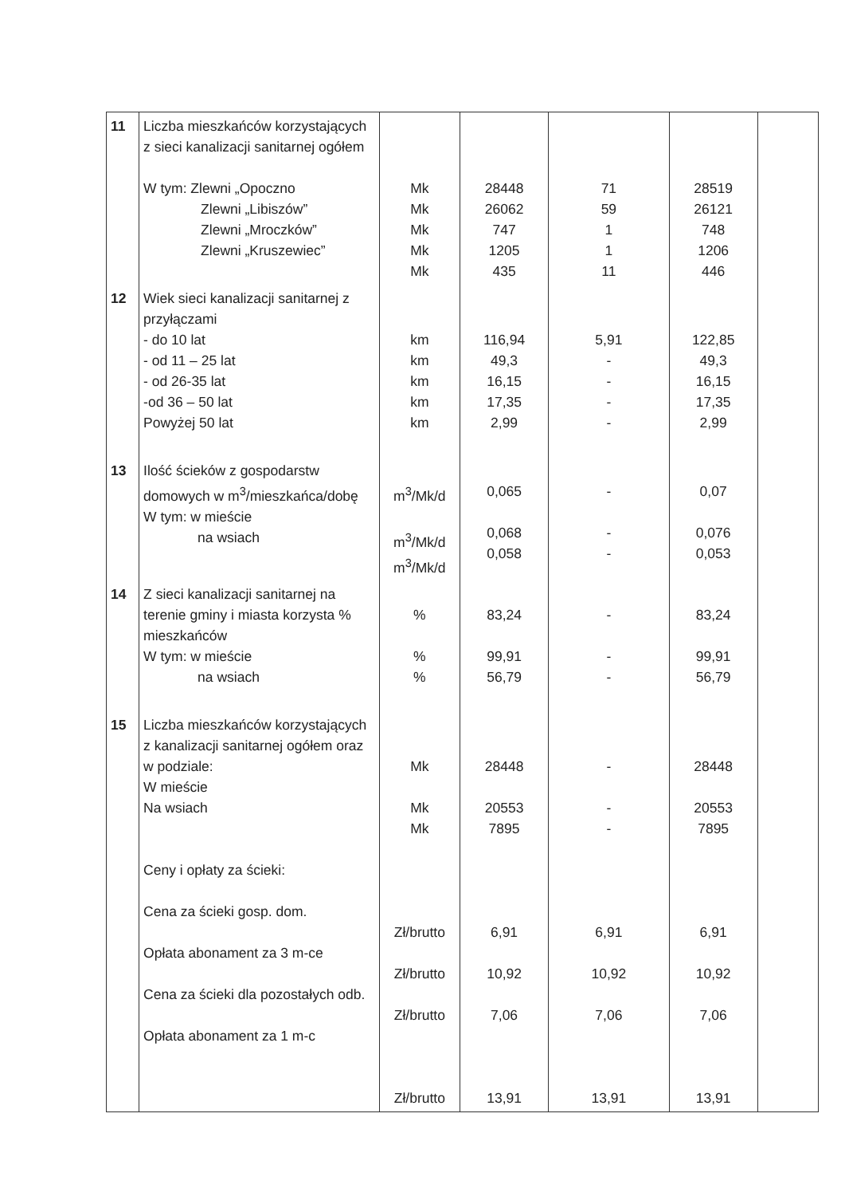| 11 | Liczba mieszkańców korzystających z sieci kanalizacji sanitarnej ogółem W tym: Zlewni „Opoczno Zlewni „Libiszów” Zlewni „Mroczków” Zlewni „Kruszewiec” | Mk Mk Mk Mk Mk | 28448 26062 747 1205 435 | 71 59 1 1 11 | 28519 26121 748 1206 446 | |
| 12 | Wiek sieci kanalizacji sanitarnej z przyłączami - do 10 lat - od 11 – 25 lat - od 26-35 lat -od 36 – 50 lat Powyżej 50 lat | km km km km km | 116,94 49,3 16,15 17,35 2,99 | 5,91 - - - - | 122,85 49,3 16,15 17,35 2,99 | |
| 13 | Ilość ścieków z gospodarstw domowych w m<sup>3</sup>/mieszkańca/dobę W tym: w mieście na wsiach | m<sup>3</sup>/Mk/d m<sup>3</sup>/Mk/d m<sup>3</sup>/Mk/d | 0,065 0,068 0,058 | - - - | 0,07 0,076 0,053 | |
| 14 | Z sieci kanalizacji sanitarnej na terenie gminy i miasta korzysta % mieszkańców W tym: w mieście na wsiach | % % % | 83,24 99,91 56,79 | - - - | 83,24 99,91 56,79 | |
| 15 | Liczba mieszkańców korzystających z kanalizacji sanitarnej ogółem oraz w podziale: W mieście Na wsiach Ceny i opłaty za ścieki: Cena za ścieki gosp. dom. Opłata abonament za 3 m-ce Cena za ścieki dla pozostałych odb. Opłata abonament za 1 m-c | Mk Mk Mk Zł/brutto Zł/brutto Zł/brutto Zł/brutto | 28448 20553 7895 6,91 10,92 7,06 13,91 | - - - 6,91 10,92 7,06 13,91 | 28448 20553 7895 6,91 10,92 7,06 13,91 | |